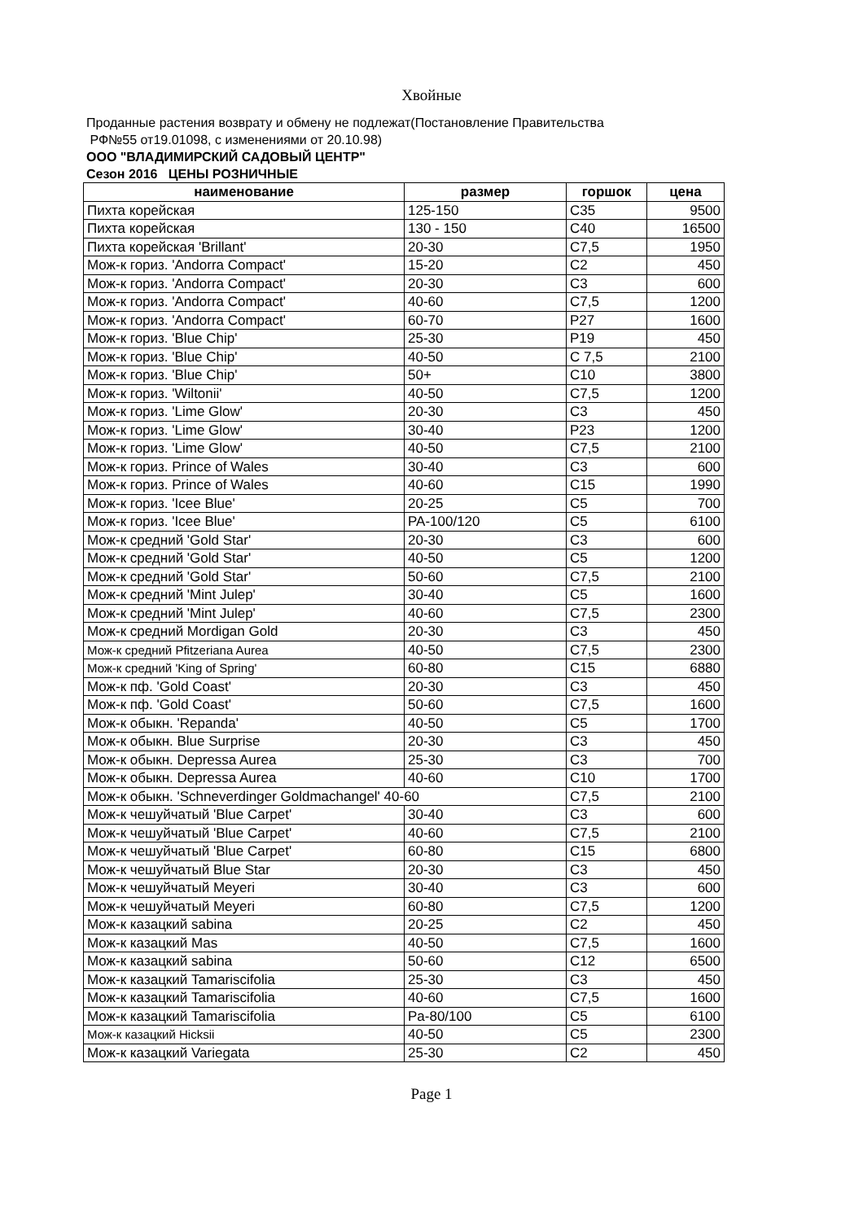Хвойные
Проданные растения возврату и обмену не подлежат(Постановление Правительства
РФ№55 от19.01098, с изменениями от 20.10.98)
ООО "ВЛАДИМИРСКИЙ САДОВЫЙ ЦЕНТР"
Сезон 2016 ЦЕНЫ РОЗНИЧНЫЕ
| наименование | размер | горшок | цена |
| --- | --- | --- | --- |
| Пихта корейская | 125-150 | C35 | 9500 |
| Пихта корейская | 130 - 150 | C40 | 16500 |
| Пихта корейская 'Brillant' | 20-30 | C7,5 | 1950 |
| Мож-к гориз. 'Andorra Compact' | 15-20 | C2 | 450 |
| Мож-к гориз. 'Andorra Compact' | 20-30 | C3 | 600 |
| Мож-к гориз. 'Andorra Compact' | 40-60 | C7,5 | 1200 |
| Мож-к гориз. 'Andorra Compact' | 60-70 | P27 | 1600 |
| Мож-к гориз. 'Blue Chip' | 25-30 | P19 | 450 |
| Мож-к гориз. 'Blue Chip' | 40-50 | C 7,5 | 2100 |
| Мож-к гориз. 'Blue Chip' | 50+ | C10 | 3800 |
| Мож-к гориз. 'Wiltonii' | 40-50 | C7,5 | 1200 |
| Мож-к гориз. 'Lime Glow' | 20-30 | C3 | 450 |
| Мож-к гориз. 'Lime Glow' | 30-40 | P23 | 1200 |
| Мож-к гориз. 'Lime Glow' | 40-50 | C7,5 | 2100 |
| Мож-к гориз. Prince of Wales | 30-40 | C3 | 600 |
| Мож-к гориз. Prince of Wales | 40-60 | C15 | 1990 |
| Мож-к гориз. 'Icee Blue' | 20-25 | C5 | 700 |
| Мож-к гориз. 'Icee Blue' | PA-100/120 | C5 | 6100 |
| Мож-к средний 'Gold Star' | 20-30 | C3 | 600 |
| Мож-к средний 'Gold Star' | 40-50 | C5 | 1200 |
| Мож-к средний 'Gold Star' | 50-60 | C7,5 | 2100 |
| Мож-к средний 'Mint Julep' | 30-40 | C5 | 1600 |
| Мож-к средний 'Mint Julep' | 40-60 | C7,5 | 2300 |
| Мож-к средний Mordigan Gold | 20-30 | C3 | 450 |
| Мож-к средний Pfitzeriana Aurea | 40-50 | C7,5 | 2300 |
| Мож-к средний 'King of Spring' | 60-80 | C15 | 6880 |
| Мож-к пф. 'Gold Coast' | 20-30 | C3 | 450 |
| Мож-к пф. 'Gold Coast' | 50-60 | C7,5 | 1600 |
| Мож-к обыкн. 'Repanda' | 40-50 | C5 | 1700 |
| Мож-к обыкн. Blue Surprise | 20-30 | C3 | 450 |
| Мож-к обыкн. Depressa Aurea | 25-30 | C3 | 700 |
| Мож-к обыкн. Depressa Aurea | 40-60 | C10 | 1700 |
| Мож-к обыкн. 'Schneverdinger Goldmachangel' 40-60 | | C7,5 | 2100 |
| Мож-к чешуйчатый 'Blue Carpet' | 30-40 | C3 | 600 |
| Мож-к чешуйчатый 'Blue Carpet' | 40-60 | C7,5 | 2100 |
| Мож-к чешуйчатый 'Blue Carpet' | 60-80 | C15 | 6800 |
| Мож-к чешуйчатый Blue Star | 20-30 | C3 | 450 |
| Мож-к чешуйчатый Meyeri | 30-40 | C3 | 600 |
| Мож-к чешуйчатый Meyeri | 60-80 | C7,5 | 1200 |
| Мож-к казацкий sabina | 20-25 | C2 | 450 |
| Мож-к казацкий Mas | 40-50 | C7,5 | 1600 |
| Мож-к казацкий sabina | 50-60 | C12 | 6500 |
| Мож-к казацкий Tamariscifolia | 25-30 | C3 | 450 |
| Мож-к казацкий Tamariscifolia | 40-60 | C7,5 | 1600 |
| Мож-к казацкий Tamariscifolia | Pa-80/100 | C5 | 6100 |
| Мож-к казацкий Hicksii | 40-50 | C5 | 2300 |
| Мож-к казацкий Variegata | 25-30 | C2 | 450 |
Page 1